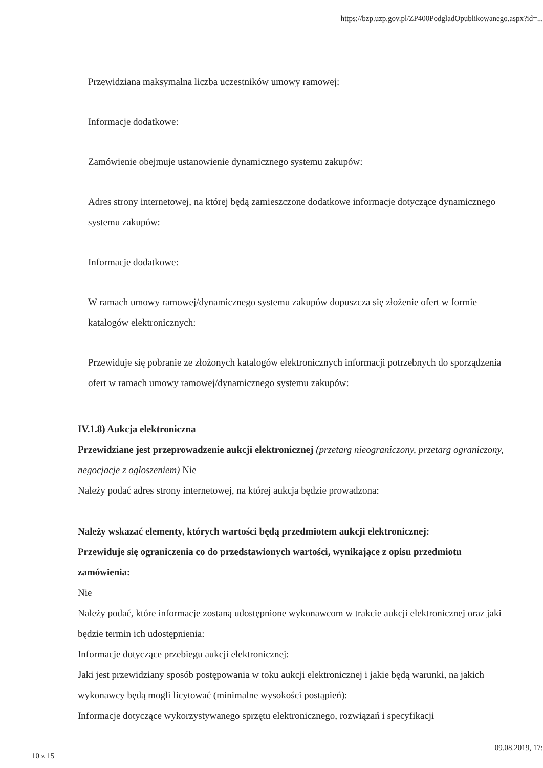https://bzp.uzp.gov.pl/ZP400PodgladOpublikowanego.aspx?id=...
Przewidziana maksymalna liczba uczestników umowy ramowej:
Informacje dodatkowe:
Zamówienie obejmuje ustanowienie dynamicznego systemu zakupów:
Adres strony internetowej, na której będą zamieszczone dodatkowe informacje dotyczące dynamicznego systemu zakupów:
Informacje dodatkowe:
W ramach umowy ramowej/dynamicznego systemu zakupów dopuszcza się złożenie ofert w formie katalogów elektronicznych:
Przewiduje się pobranie ze złożonych katalogów elektronicznych informacji potrzebnych do sporządzenia ofert w ramach umowy ramowej/dynamicznego systemu zakupów:
IV.1.8) Aukcja elektroniczna
Przewidziane jest przeprowadzenie aukcji elektronicznej (przetarg nieograniczony, przetarg ograniczony, negocjacje z ogłoszeniem) Nie
Należy podać adres strony internetowej, na której aukcja będzie prowadzona:
Należy wskazać elementy, których wartości będą przedmiotem aukcji elektronicznej:
Przewiduje się ograniczenia co do przedstawionych wartości, wynikające z opisu przedmiotu zamówienia:
Nie
Należy podać, które informacje zostaną udostępnione wykonawcom w trakcie aukcji elektronicznej oraz jaki będzie termin ich udostępnienia:
Informacje dotyczące przebiegu aukcji elektronicznej:
Jaki jest przewidziany sposób postępowania w toku aukcji elektronicznej i jakie będą warunki, na jakich wykonawcy będą mogli licytować (minimalne wysokości postąpień):
Informacje dotyczące wykorzystywanego sprzętu elektronicznego, rozwiązań i specyfikacji
10 z 15
09.08.2019, 17: